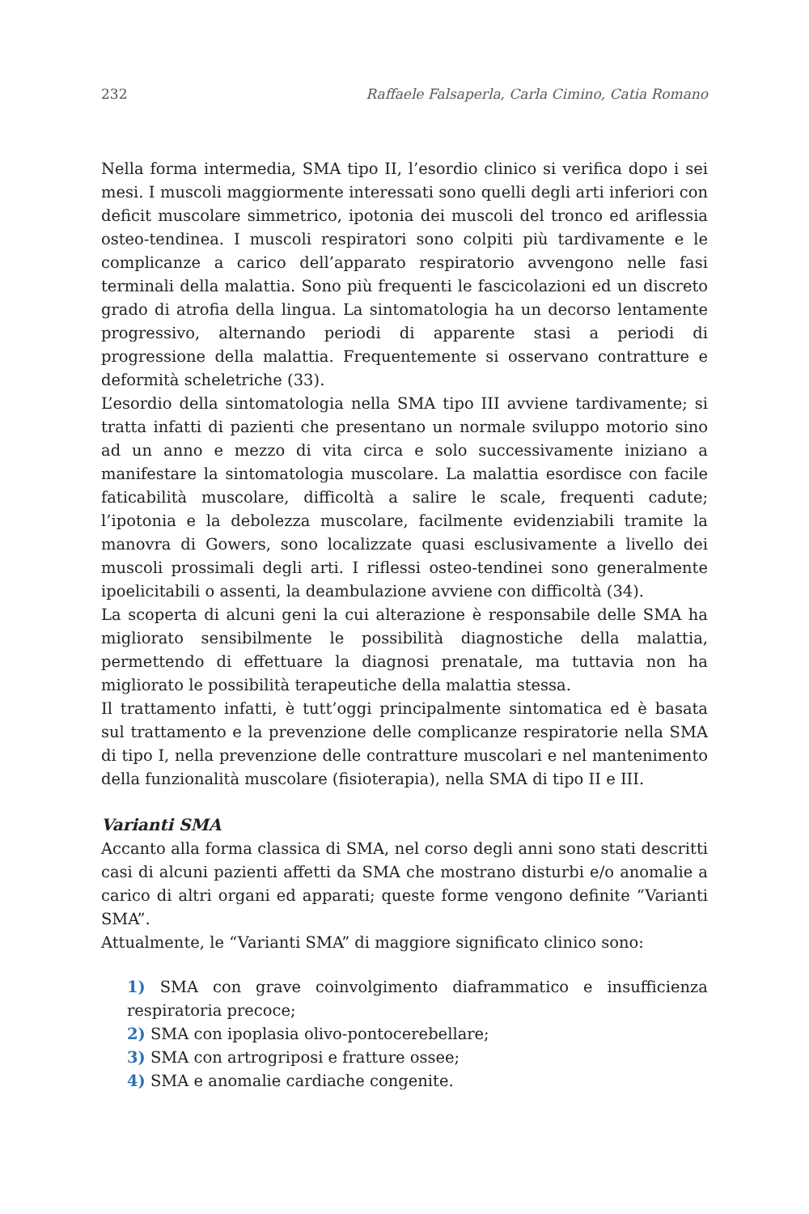232 Raffaele Falsaperla, Carla Cimino, Catia Romano
Nella forma intermedia, SMA tipo II, l’esordio clinico si verifica dopo i sei mesi. I muscoli maggiormente interessati sono quelli degli arti inferiori con deficit muscolare simmetrico, ipotonia dei muscoli del tronco ed ariflessia osteo-tendinea. I muscoli respiratori sono colpiti più tardivamente e le complicanze a carico dell’apparato respiratorio avvengono nelle fasi terminali della malattia. Sono più frequenti le fascicolazioni ed un discreto grado di atrofia della lingua. La sintomatologia ha un decorso lentamente progressivo, alternando periodi di apparente stasi a periodi di progressione della malattia. Frequentemente si osservano contratture e deformità scheletriche (33).
L’esordio della sintomatologia nella SMA tipo III avviene tardivamente; si tratta infatti di pazienti che presentano un normale sviluppo motorio sino ad un anno e mezzo di vita circa e solo successivamente iniziano a manifestare la sintomatologia muscolare. La malattia esordisce con facile faticabilità muscolare, difficoltà a salire le scale, frequenti cadute; l’ipotonia e la debolezza muscolare, facilmente evidenziabili tramite la manovra di Gowers, sono localizzate quasi esclusivamente a livello dei muscoli prossimali degli arti. I riflessi osteo-tendinei sono generalmente ipoelicitabili o assenti, la deambulazione avviene con difficoltà (34).
La scoperta di alcuni geni la cui alterazione è responsabile delle SMA ha migliorato sensibilmente le possibilità diagnostiche della malattia, permettendo di effettuare la diagnosi prenatale, ma tuttavia non ha migliorato le possibilità terapeutiche della malattia stessa.
Il trattamento infatti, è tutt’oggi principalmente sintomatica ed è basata sul trattamento e la prevenzione delle complicanze respiratorie nella SMA di tipo I, nella prevenzione delle contratture muscolari e nel mantenimento della funzionalità muscolare (fisioterapia), nella SMA di tipo II e III.
Varianti SMA
Accanto alla forma classica di SMA, nel corso degli anni sono stati descritti casi di alcuni pazienti affetti da SMA che mostrano disturbi e/o anomalie a carico di altri organi ed apparati; queste forme vengono definite “Varianti SMA”.
Attualmente, le “Varianti SMA” di maggiore significato clinico sono:
1) SMA con grave coinvolgimento diaframmatico e insufficienza respiratoria precoce;
2) SMA con ipoplasia olivo-pontocerebellare;
3) SMA con artrogriposi e fratture ossee;
4) SMA e anomalie cardiache congenite.